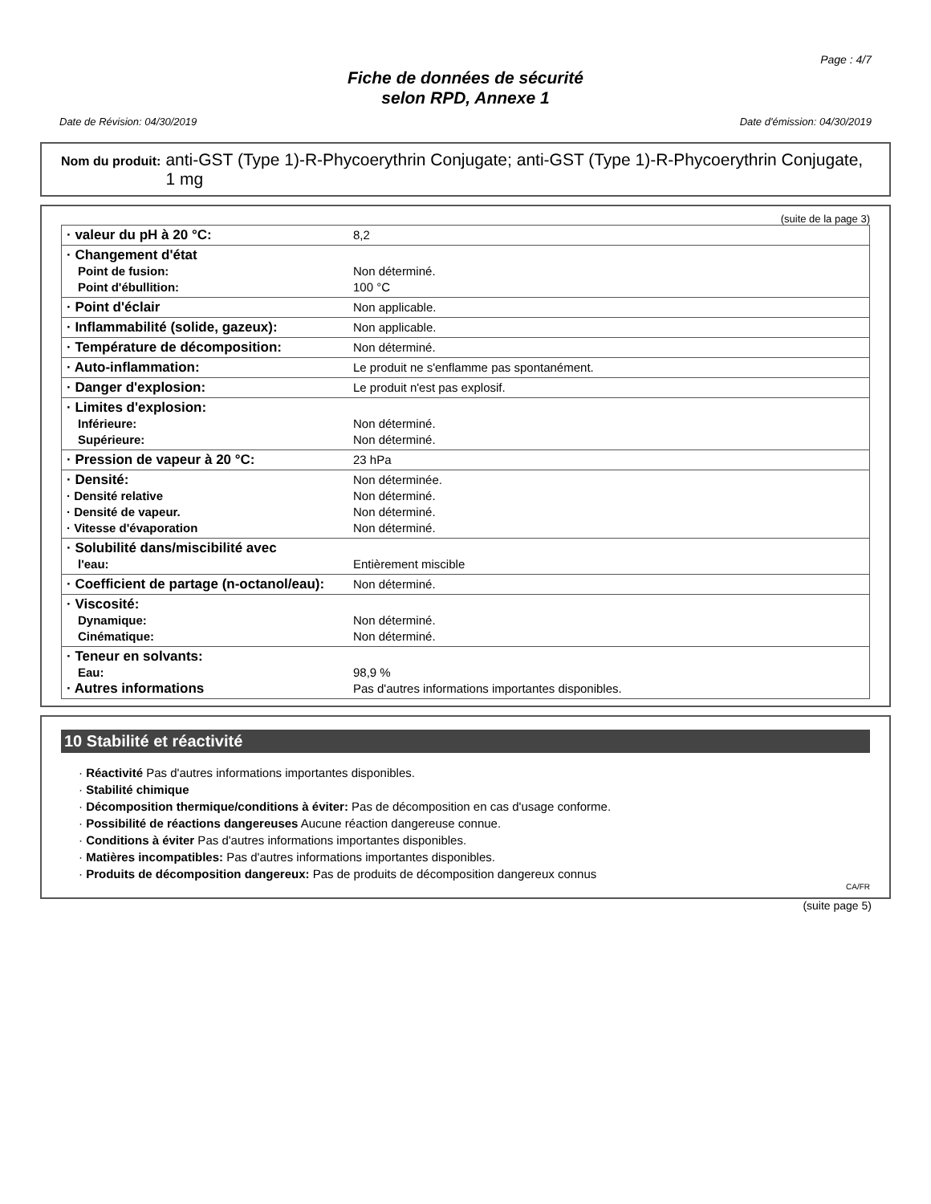Page : 4/7
Fiche de données de sécurité
selon RPD, Annexe 1
Date de Révision: 04/30/2019 Date d'émission: 04/30/2019
Nom du produit: anti-GST (Type 1)-R-Phycoerythrin Conjugate; anti-GST (Type 1)-R-Phycoerythrin Conjugate, 1 mg
(suite de la page 3)
| · valeur du pH à 20 °C: | 8,2 |
| · Changement d'état Point de fusion: Point d'ébullition: | Non déterminé. 100 °C |
| · Point d'éclair | Non applicable. |
| · Inflammabilité (solide, gazeux): | Non applicable. |
| · Température de décomposition: | Non déterminé. |
| · Auto-inflammation: | Le produit ne s'enflamme pas spontanément. |
| · Danger d'explosion: | Le produit n'est pas explosif. |
| · Limites d'explosion: Inférieure: Supérieure: | Non déterminé. Non déterminé. |
| · Pression de vapeur à 20 °C: | 23 hPa |
| · Densité: · Densité relative · Densité de vapeur. · Vitesse d'évaporation | Non déterminée. Non déterminé. Non déterminé. Non déterminé. |
| · Solubilité dans/miscibilité avec l'eau: | Entièrement miscible |
| · Coefficient de partage (n-octanol/eau): | Non déterminé. |
| · Viscosité: Dynamique: Cinématique: | Non déterminé. Non déterminé. |
| · Teneur en solvants: Eau: · Autres informations | 98,9 % Pas d'autres informations importantes disponibles. |
10 Stabilité et réactivité
· Réactivité Pas d'autres informations importantes disponibles.
· Stabilité chimique
· Décomposition thermique/conditions à éviter: Pas de décomposition en cas d'usage conforme.
· Possibilité de réactions dangereuses Aucune réaction dangereuse connue.
· Conditions à éviter Pas d'autres informations importantes disponibles.
· Matières incompatibles: Pas d'autres informations importantes disponibles.
· Produits de décomposition dangereux: Pas de produits de décomposition dangereux connus
CA/FR
(suite page 5)